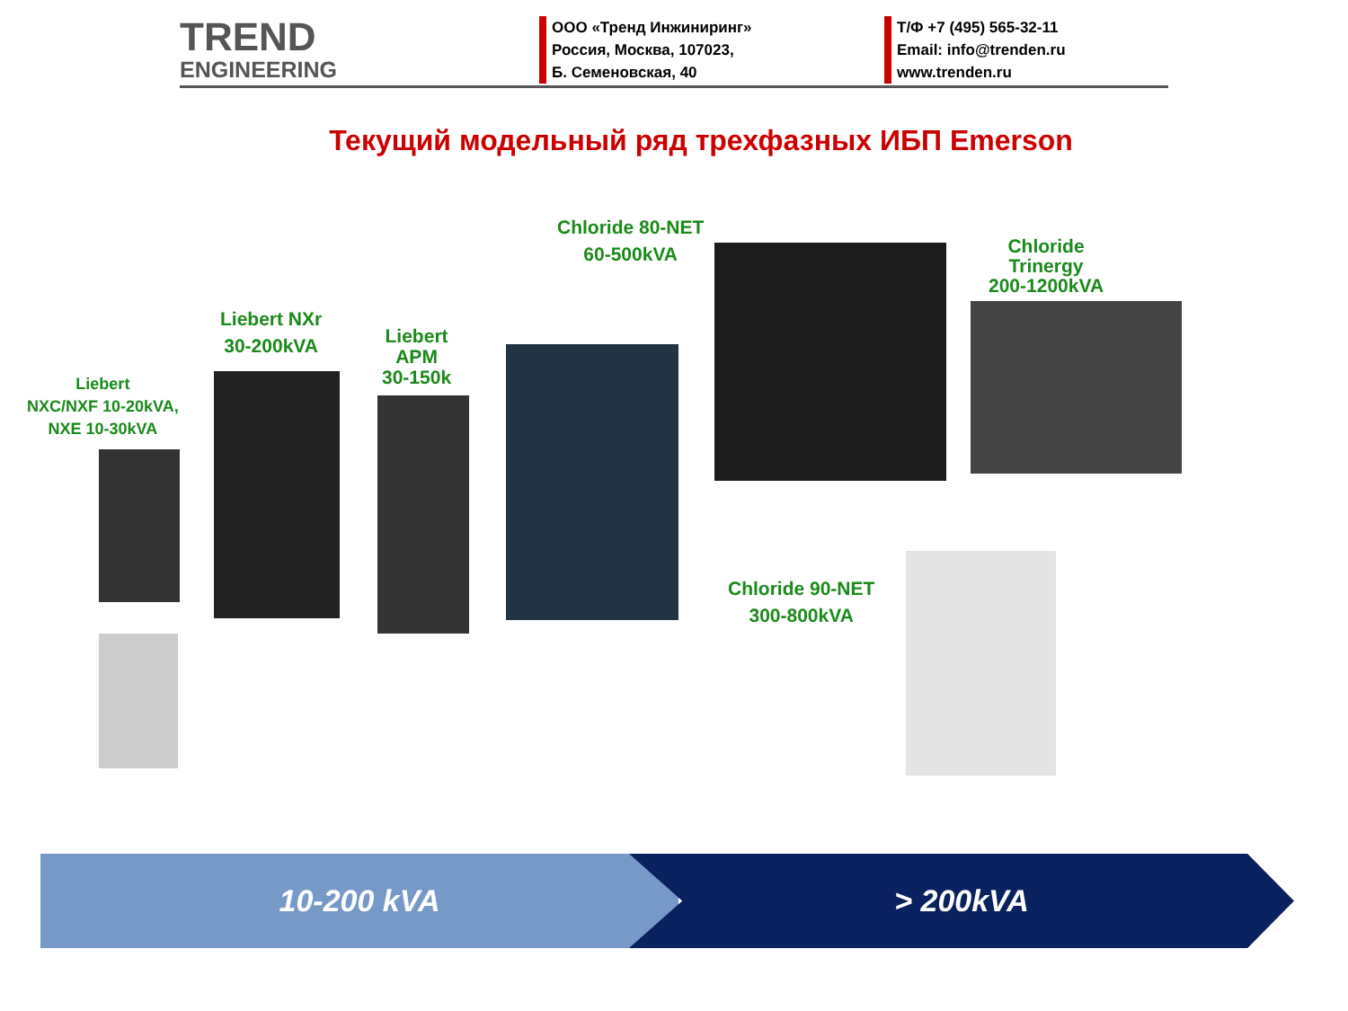TREND
ENGINEERING
ООО «Тренд Инжиниринг»
Россия, Москва, 107023,
Б. Семеновская, 40
Т/Ф +7 (495) 565-32-11
Email: info@trenden.ru
www.trenden.ru
Текущий модельный ряд трехфазных ИБП Emerson
Liebert
NXC/NXF 10-20kVA,
NXE 10-30kVA
Liebert NXr
30-200kVA
Liebert
APM
30-150k
Chloride 80-NET
60-500kVA
Chloride
Trinergy
200-1200kVA
Chloride 90-NET
300-800kVA
10-200 kVA > 200kVA